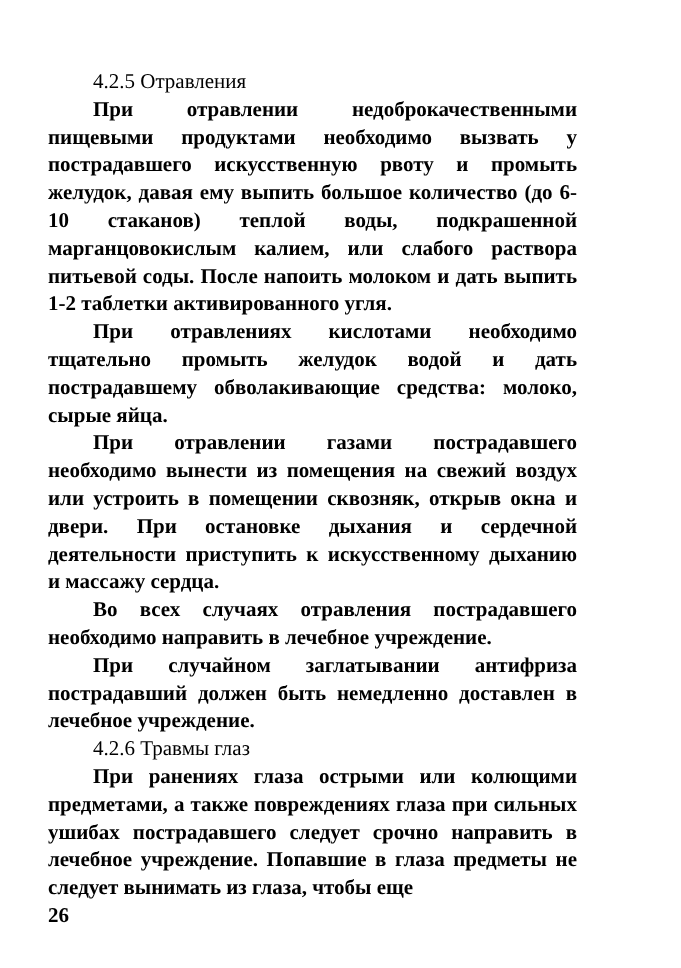4.2.5 Отравления
При отравлении недоброкачественными пищевыми продуктами необходимо вызвать у пострадавшего искусственную рвоту и промыть желудок, давая ему выпить большое количество (до 6-10 стаканов) теплой воды, подкрашенной марганцовокислым калием, или слабого раствора питьевой соды. После напоить молоком и дать выпить 1-2 таблетки активированного угля.
При отравлениях кислотами необходимо тщательно промыть желудок водой и дать пострадавшему обволакивающие средства: молоко, сырые яйца.
При отравлении газами пострадавшего необходимо вынести из помещения на свежий воздух или устроить в помещении сквозняк, открыв окна и двери. При остановке дыхания и сердечной деятельности приступить к искусственному дыханию и массажу сердца.
Во всех случаях отравления пострадавшего необходимо направить в лечебное учреждение.
При случайном заглатывании антифриза пострадавший должен быть немедленно доставлен в лечебное учреждение.
4.2.6 Травмы глаз
При ранениях глаза острыми или колющими предметами, а также повреждениях глаза при сильных ушибах пострадавшего следует срочно направить в лечебное учреждение. Попавшие в глаза предметы не следует вынимать из глаза, чтобы еще
26